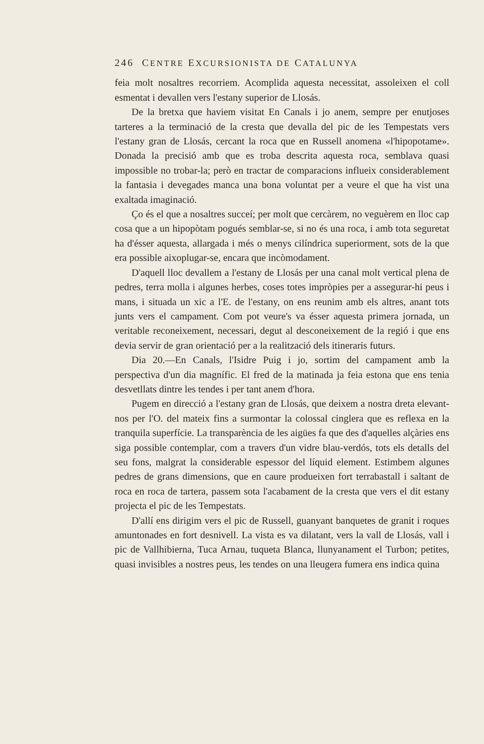246 CENTRE EXCURSIONISTA DE CATALUNYA
feia molt nosaltres recorriem. Acomplida aquesta necessitat, assoleixen el coll esmentat i devallen vers l'estany superior de Llosás.
De la bretxa que haviem visitat En Canals i jo anem, sempre per enutjoses tarteres a la terminació de la cresta que devalla del pic de les Tempestats vers l'estany gran de Llosás, cercant la roca que en Russell anomena «l'hipopotame». Donada la precisió amb que es troba descrita aquesta roca, semblava quasi impossible no trobar-la; però en tractar de comparacions influeix considerablement la fantasia i devegades manca una bona voluntat per a veure el que ha vist una exaltada imaginació.
Ço és el que a nosaltres succeí; per molt que cercàrem, no veguèrem en lloc cap cosa que a un hipopòtam pogués semblar-se, si no és una roca, i amb tota seguretat ha d'ésser aquesta, allargada i més o menys cilíndrica superiorment, sots de la que era possible aixoplugar-se, encara que incòmodament.
D'aquell lloc devallem a l'estany de Llosás per una canal molt vertical plena de pedres, terra molla i algunes herbes, coses totes impròpies per a assegurar-hi peus i mans, i situada un xic a l'E. de l'estany, on ens reunim amb els altres, anant tots junts vers el campament. Com pot veure's va ésser aquesta primera jornada, un veritable reconeixement, necessari, degut al desconeixement de la regió i que ens devia servir de gran orientació per a la realització dels itineraris futurs.
Dia 20.—En Canals, l'Isidre Puig i jo, sortim del campament amb la perspectiva d'un dia magnífic. El fred de la matinada ja feia estona que ens tenia desvetllats dintre les tendes i per tant anem d'hora.
Pugem en direcció a l'estany gran de Llosás, que deixem a nostra dreta elevant-nos per l'O. del mateix fins a surmontar la colossal cinglera que es reflexa en la tranquila superfície. La transparència de les aigües fa que des d'aquelles alçàries ens siga possible contemplar, com a travers d'un vidre blau-verdós, tots els detalls del seu fons, malgrat la considerable espessor del líquid element. Estimbem algunes pedres de grans dimensions, que en caure produeixen fort terrabastall i saltant de roca en roca de tartera, passem sota l'acabament de la cresta que vers el dit estany projecta el pic de les Tempestats.
D'allí ens dirigim vers el pic de Russell, guanyant banquetes de granit i roques amuntonades en fort desnivell. La vista es va dilatant, vers la vall de Llosás, vall i pic de Vallhibierna, Tuca Arnau, tuqueta Blanca, llunyanament el Turbon; petites, quasi invisibles a nostres peus, les tendes on una lleugera fumera ens indica quina